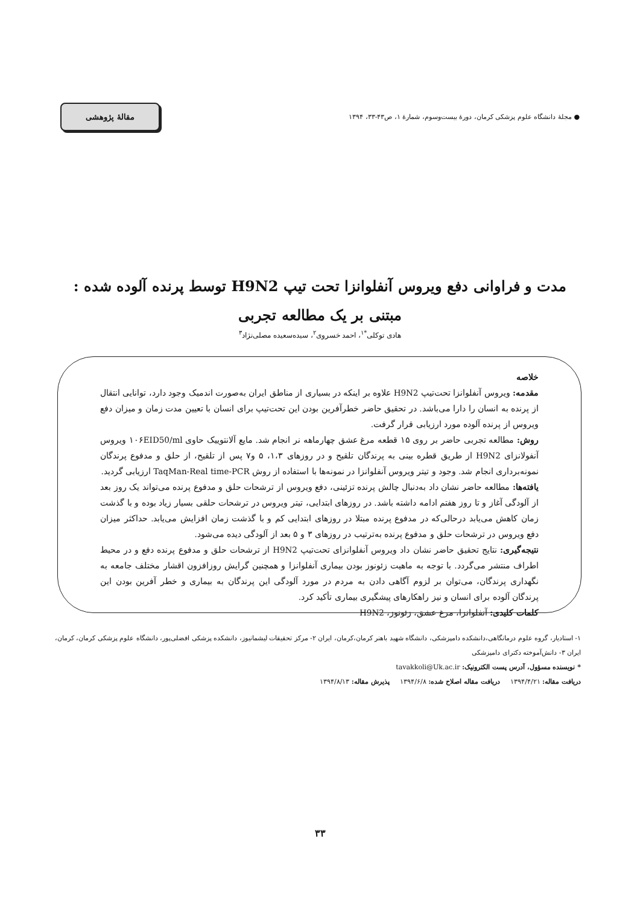● مجلهٔ دانشگاه علوم پزشکی کرمان، دورهٔ بیست‌وسوم، شمارهٔ ۱، ص۴۳-۳۳، ۱۳۹۴
مقالهٔ پژوهشی
مدت و فراوانی دفع ویروس آنفلوانزا تحت تیپ H9N2 توسط پرنده آلوده شده : مبتنی بر یک مطالعه تجربی
هادی توکلی<sup>*۱</sup>، احمد خسروی<sup>۲</sup>، سیده‌سعیده مصلی‌نژاد<sup>۳</sup>
خلاصه
مقدمه: ویروس آنفلوانزا تحت‌تیپ H9N2 علاوه بر اینکه در بسیاری از مناطق ایران به‌صورت اندمیک وجود دارد، توانایی انتقال از پرنده به انسان را دارا می‌باشد. در تحقیق حاضر خطرآفرین بودن این تحت‌تیپ برای انسان با تعیین مدت زمان و میزان دفع ویروس از پرنده آلوده مورد ارزیابی قرار گرفت.
روش: مطالعه تجربی حاضر بر روی ۱۵ قطعه مرغ عشق چهارماهه نر انجام شد. مایع آلانتوییک حاوی ۱۰۶EID50/ml ویروس آنفولانزای H9N2 از طریق قطره بینی به پرندگان تلقیح و در روزهای ۱،۳، ۵ و۷ پس از تلقیح، از حلق و مدفوع پرندگان نمونه‌برداری انجام شد. وجود و تیتر ویروس آنفلوانزا در نمونه‌ها با استفاده از روش TaqMan-Real time-PCR ارزیابی گردید.
یافته‌ها: مطالعه حاضر نشان داد به‌دنبال چالش پرنده تزئینی، دفع ویروس از ترشحات حلق و مدفوع پرنده می‌تواند یک روز بعد از آلودگی آغاز و تا روز هفتم ادامه داشته باشد. در روزهای ابتدایی، تیتر ویروس در ترشحات حلقی بسیار زیاد بوده و با گذشت زمان کاهش می‌یابد درحالی‌که در مدفوع پرنده مبتلا در روزهای ابتدایی کم و با گذشت زمان افزایش می‌یابد. حداکثر میزان دفع ویروس در ترشحات حلق و مدفوع پرنده به‌ترتیب در روزهای ۳ و ۵ بعد از آلودگی دیده می‌شود.
نتیجه‌گیری: نتایج تحقیق حاضر نشان داد ویروس آنفلوانزای تحت‌تیپ H9N2 از ترشحات حلق و مدفوع پرنده دفع و در محیط اطراف منتشر می‌گردد. با توجه به ماهیت زئونوز بودن بیماری آنفلوانزا و همچنین گرایش روزافزون اقشار مختلف جامعه به نگهداری پرندگان، می‌توان بر لزوم آگاهی دادن به مردم در مورد آلودگی این پرندگان به بیماری و خطر آفرین بودن این پرندگان آلوده برای انسان و نیز راهکارهای پیشگیری بیماری تأکید کرد.
کلمات کلیدی: آنفلوانزا، مرغ عشق، زئونوز، H9N2
۱- استادیار، گروه علوم درمانگاهی،دانشکده دامپزشکی، دانشگاه شهید باهنر کرمان،کرمان، ایران ۲- مرکز تحقیقات لیشمانیوز، دانشکده پزشکی افضلی‌پور، دانشگاه علوم پزشکی کرمان، کرمان، ایران ۳- دانش‌آموخته دکترای دامپزشکی
* نویسنده مسؤول، آدرس پست الکترونیک: tavakkoli@Uk.ac.ir
دریافت مقاله: ۱۳۹۴/۴/۲۱ دریافت مقاله اصلاح شده: ۱۳۹۴/۶/۸ پذیرش مقاله: ۱۳۹۴/۸/۱۳
۳۳